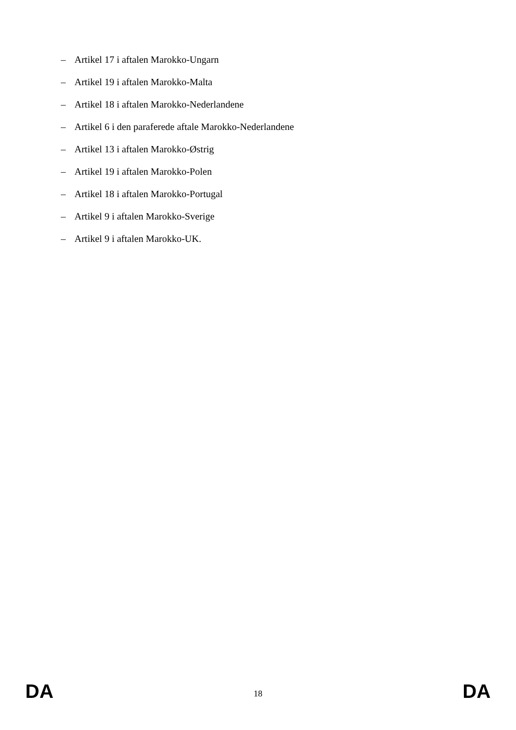– Artikel 17 i aftalen Marokko-Ungarn
– Artikel 19 i aftalen Marokko-Malta
– Artikel 18 i aftalen Marokko-Nederlandene
– Artikel 6 i den paraferede aftale Marokko-Nederlandene
– Artikel 13 i aftalen Marokko-Østrig
– Artikel 19 i aftalen Marokko-Polen
– Artikel 18 i aftalen Marokko-Portugal
– Artikel 9 i aftalen Marokko-Sverige
– Artikel 9 i aftalen Marokko-UK.
DA
18
DA